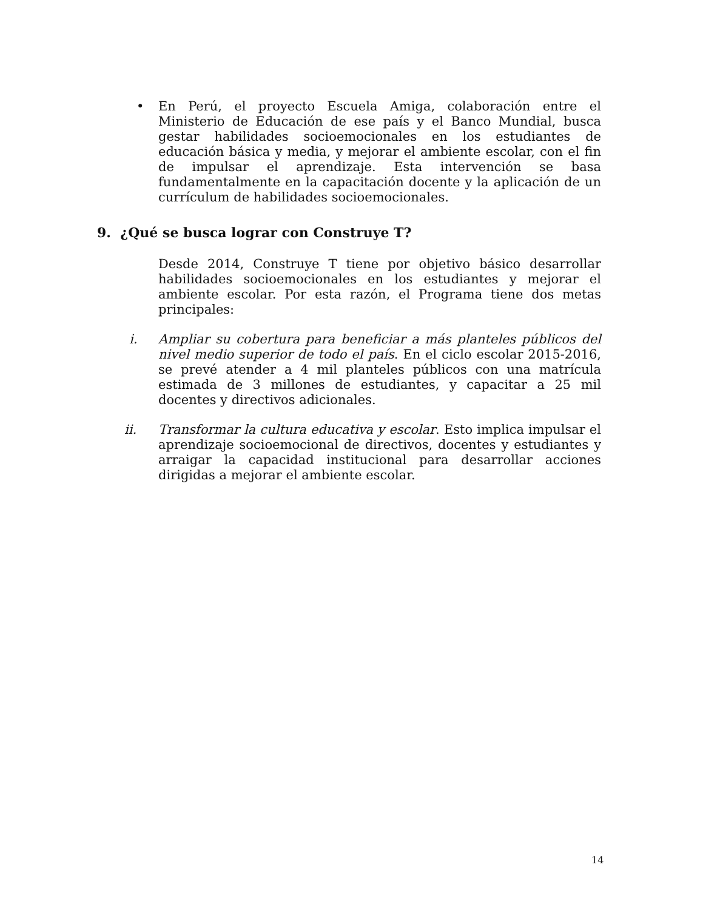• En Perú, el proyecto Escuela Amiga, colaboración entre el Ministerio de Educación de ese país y el Banco Mundial, busca gestar habilidades socioemocionales en los estudiantes de educación básica y media, y mejorar el ambiente escolar, con el fin de impulsar el aprendizaje. Esta intervención se basa fundamentalmente en la capacitación docente y la aplicación de un currículum de habilidades socioemocionales.
9. ¿Qué se busca lograr con Construye T?
Desde 2014, Construye T tiene por objetivo básico desarrollar habilidades socioemocionales en los estudiantes y mejorar el ambiente escolar. Por esta razón, el Programa tiene dos metas principales:
i. Ampliar su cobertura para beneficiar a más planteles públicos del nivel medio superior de todo el país. En el ciclo escolar 2015-2016, se prevé atender a 4 mil planteles públicos con una matrícula estimada de 3 millones de estudiantes, y capacitar a 25 mil docentes y directivos adicionales.
ii. Transformar la cultura educativa y escolar. Esto implica impulsar el aprendizaje socioemocional de directivos, docentes y estudiantes y arraigar la capacidad institucional para desarrollar acciones dirigidas a mejorar el ambiente escolar.
14